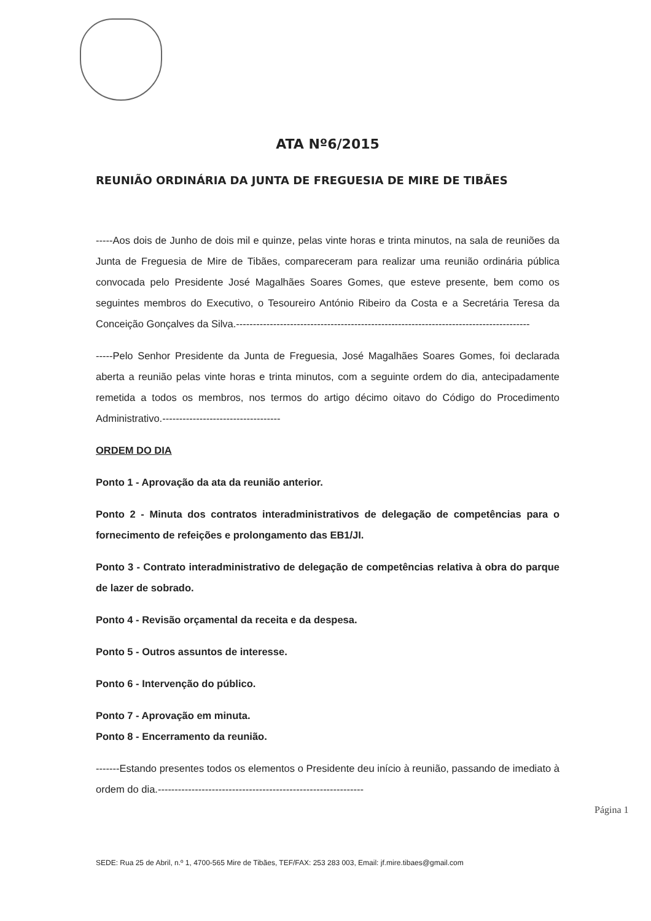ATA Nº6/2015
REUNIÃO ORDINÁRIA DA JUNTA DE FREGUESIA DE MIRE DE TIBÃES
-----Aos dois de Junho de dois mil e quinze, pelas vinte horas e trinta minutos, na sala de reuniões da Junta de Freguesia de Mire de Tibães, compareceram para realizar uma reunião ordinária pública convocada pelo Presidente José Magalhães Soares Gomes, que esteve presente, bem como os seguintes membros do Executivo, o Tesoureiro António Ribeiro da Costa e a Secretária Teresa da Conceição Gonçalves da Silva.---------------------------------------------------------------------------------------
-----Pelo Senhor Presidente da Junta de Freguesia, José Magalhães Soares Gomes, foi declarada aberta a reunião pelas vinte horas e trinta minutos, com a seguinte ordem do dia, antecipadamente remetida a todos os membros, nos termos do artigo décimo oitavo do Código do Procedimento Administrativo.-----------------------------------
ORDEM DO DIA
Ponto 1 - Aprovação da ata da reunião anterior.
Ponto 2 - Minuta dos contratos interadministrativos de delegação de competências para o fornecimento de refeições e prolongamento das EB1/JI.
Ponto 3 - Contrato interadministrativo de delegação de competências relativa à obra do parque de lazer de sobrado.
Ponto 4 - Revisão orçamental da receita e da despesa.
Ponto 5 - Outros assuntos de interesse.
Ponto 6 - Intervenção do público.
Ponto 7 - Aprovação em minuta.
Ponto 8 - Encerramento da reunião.
-------Estando presentes todos os elementos o Presidente deu início à reunião, passando de imediato à ordem do dia.-------------------------------------------------------------
Página 1
SEDE: Rua 25 de Abril, n.º 1, 4700-565 Mire de Tibães, TEF/FAX: 253 283 003, Email: jf.mire.tibaes@gmail.com